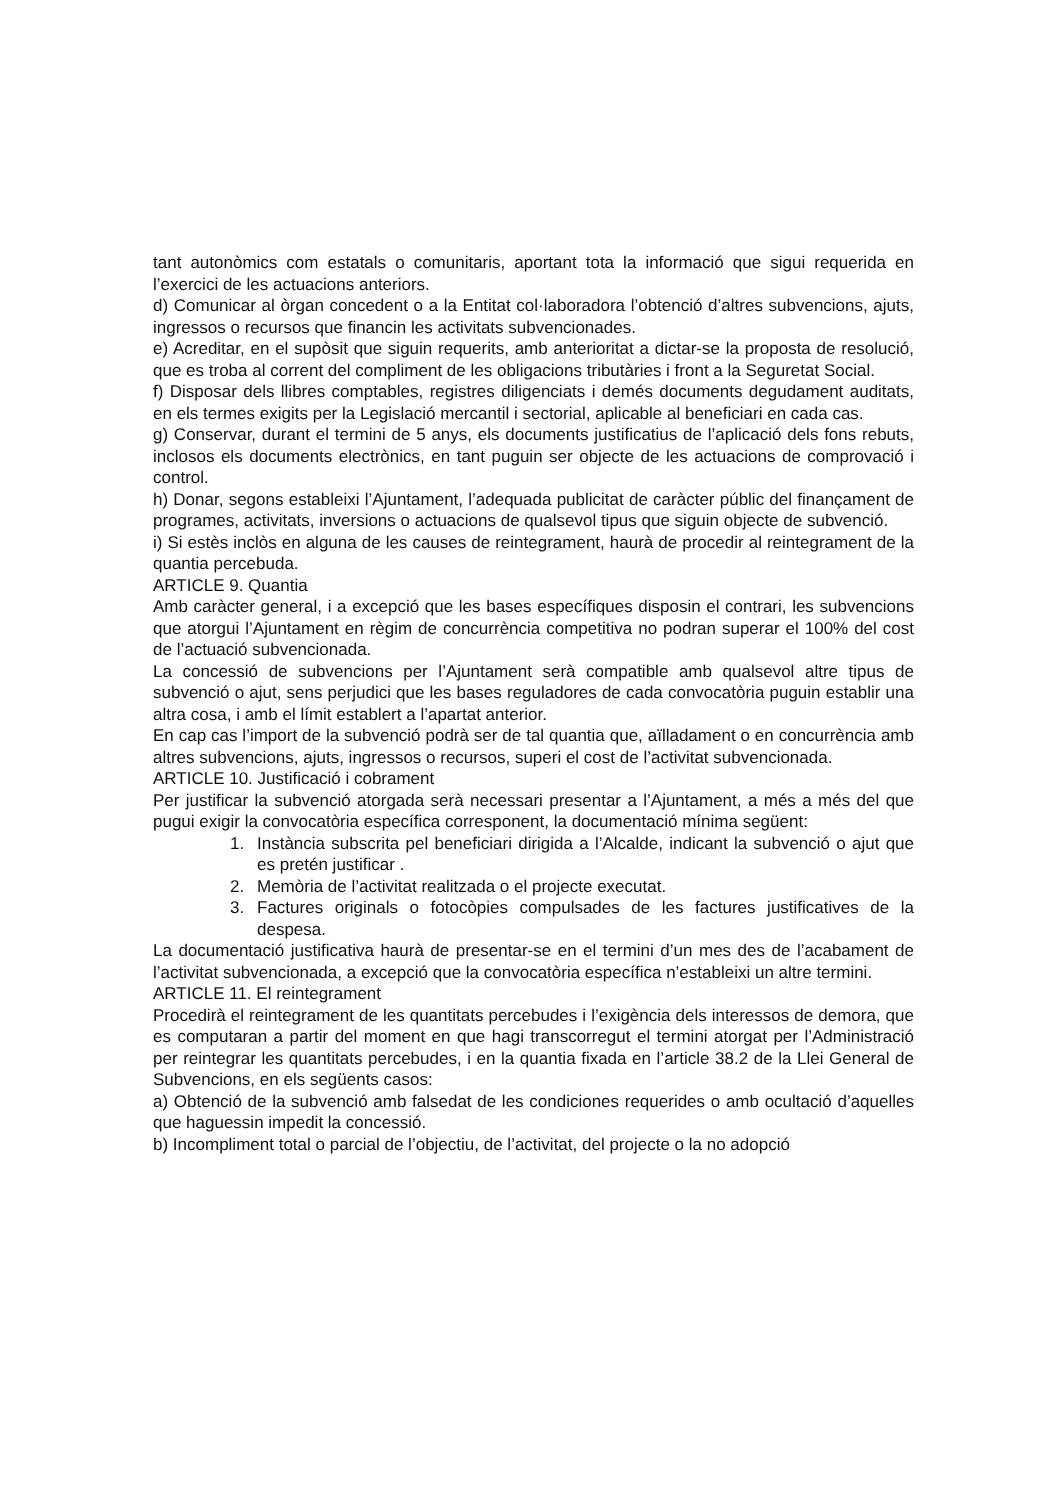tant autonòmics com estatals o comunitaris, aportant tota la informació que sigui requerida en l’exercici de les actuacions anteriors.
d) Comunicar al òrgan concedent o a la Entitat col·laboradora l’obtenció d’altres subvencions, ajuts, ingressos o recursos que financin les activitats subvencionades.
e) Acreditar, en el supòsit que siguin requerits, amb anterioritat a dictar-se la proposta de resolució, que es troba al corrent del compliment de les obligacions tributàries i front a la Seguretat Social.
f) Disposar dels llibres comptables, registres diligenciats i demés documents degudament auditats, en els termes exigits per la Legislació mercantil i sectorial, aplicable al beneficiari en cada cas.
g) Conservar, durant el termini de 5 anys, els documents justificatius de l’aplicació dels fons rebuts, inclosos els documents electrònics, en tant puguin ser objecte de les actuacions de comprovació i control.
h) Donar, segons estableixi l’Ajuntament, l’adequada publicitat de caràcter públic del finançament de programes, activitats, inversions o actuacions de qualsevol tipus que siguin objecte de subvenció.
i) Si estès inclòs en alguna de les causes de reintegrament, haurà de procedir al reintegrament de la quantia percebuda.
ARTICLE 9. Quantia
Amb caràcter general, i a excepció que les bases específiques disposin el contrari, les subvencions que atorgui l’Ajuntament en règim de concurrència competitiva no podran superar el 100% del cost de l’actuació subvencionada.
La concessió de subvencions per l’Ajuntament serà compatible amb qualsevol altre tipus de subvenció o ajut, sens perjudici que les bases reguladores de cada convocatòria puguin establir una altra cosa, i amb el límit establert a l’apartat anterior.
En cap cas l’import de la subvenció podrà ser de tal quantia que, aïlladament o en concurrència amb altres subvencions, ajuts, ingressos o recursos, superi el cost de l’activitat subvencionada.
ARTICLE 10. Justificació i cobrament
Per justificar la subvenció atorgada serà necessari presentar a l’Ajuntament, a més a més del que pugui exigir la convocatòria específica corresponent, la documentació mínima següent:
1. Instància subscrita pel beneficiari dirigida a l’Alcalde, indicant la subvenció o ajut que es pretén justificar .
2. Memòria de l’activitat realitzada o el projecte executat.
3. Factures originals o fotocòpies compulsades de les factures justificatives de la despesa.
La documentació justificativa haurà de presentar-se en el termini d’un mes des de l’acabament de l’activitat subvencionada, a excepció que la convocatòria específica n’estableixi un altre termini.
ARTICLE 11. El reintegrament
Procedirà el reintegrament de les quantitats percebudes i l’exigència dels interessos de demora, que es computaran a partir del moment en que hagi transcorregut el termini atorgat per l’Administració per reintegrar les quantitats percebudes, i en la quantia fixada en l’article 38.2 de la Llei General de Subvencions, en els següents casos:
a) Obtenció de la subvenció amb falsedat de les condiciones requerides o amb ocultació d’aquelles que haguessin impedit la concessió.
b) Incompliment total o parcial de l’objectiu, de l’activitat, del projecte o la no adopció